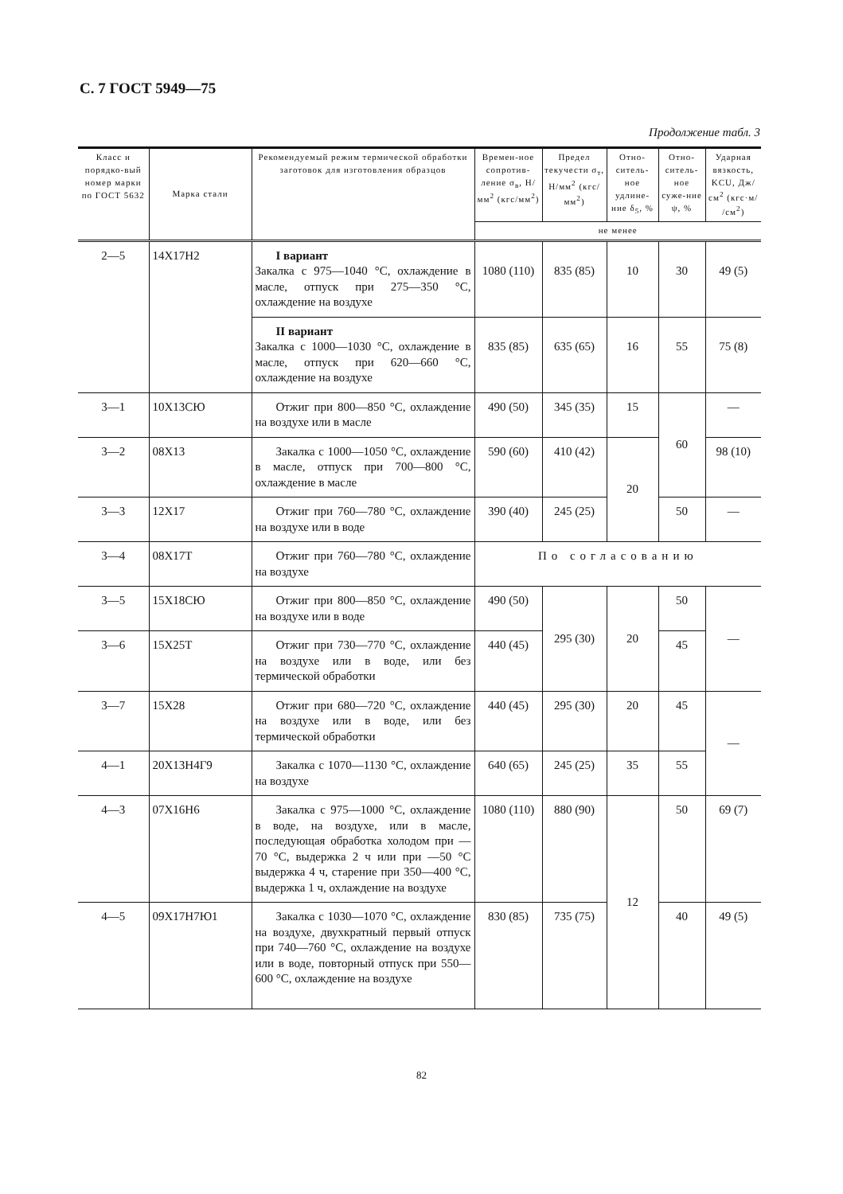С. 7 ГОСТ 5949—75
Продолжение табл. 3
| Класс и порядко-вый номер марки по ГОСТ 5632 | Марка стали | Рекомендуемый режим термической обработки заготовок для изготовления образцов | Времен-ное сопротив-ление σ<sub>в</sub>, Н/мм<sup>2</sup> (кгс/мм<sup>2</sup>) | Предел текучести σ<sub>т</sub>, Н/мм<sup>2</sup> (кгс/мм<sup>2</sup>) | Отно-ситель-ное удлине-ние δ<sub>5</sub>, % | Отно-ситель-ное суже-ние ψ, % | Ударная вязкость, KCU, Дж/см<sup>2</sup> (кгс·м/ /см<sup>2</sup>) |
| --- | --- | --- | --- | --- | --- | --- | --- |
| | | | не менее | | | | |
| 2—5 | 14Х17Н2 | I вариант Закалка с 975—1040 °С, охлаждение в масле, отпуск при 275—350 °С, охлаждение на воздухе | 1080 (110) | 835 (85) | 10 | 30 | 49 (5) |
| | | II вариант Закалка с 1000—1030 °С, охлаждение в масле, отпуск при 620—660 °С, охлаждение на воздухе | 835 (85) | 635 (65) | 16 | 55 | 75 (8) |
| 3—1 | 10Х13СЮ | Отжиг при 800—850 °С, охлаждение на воздухе или в масле | 490 (50) | 345 (35) | 15 | 60 | — |
| 3—2 | 08Х13 | Закалка с 1000—1050 °С, охлаждение в масле, отпуск при 700—800 °С, охлаждение в масле | 590 (60) | 410 (42) | 20 | | 98 (10) |
| 3—3 | 12Х17 | Отжиг при 760—780 °С, охлаждение на воздухе или в воде | 390 (40) | 245 (25) | | 50 | — |
| 3—4 | 08Х17Т | Отжиг при 760—780 °С, охлаждение на воздухе | По согласованию | | | | |
| 3—5 | 15Х18СЮ | Отжиг при 800—850 °С, охлаждение на воздухе или в воде | 490 (50) | 295 (30) | 20 | 50 | — |
| 3—6 | 15Х25Т | Отжиг при 730—770 °С, охлаждение на воздухе или в воде, или без термической обработки | 440 (45) | | | 45 | |
| 3—7 | 15Х28 | Отжиг при 680—720 °С, охлаждение на воздухе или в воде, или без термической обработки | 440 (45) | 295 (30) | 20 | 45 | — |
| 4—1 | 20Х13Н4Г9 | Закалка с 1070—1130 °С, охлаждение на воздухе | 640 (65) | 245 (25) | 35 | 55 | |
| 4—3 | 07Х16Н6 | Закалка с 975—1000 °С, охлаждение в воде, на воздухе, или в масле, последующая обработка холодом при —70 °С, выдержка 2 ч или при —50 °С выдержка 4 ч, старение при 350—400 °С, выдержка 1 ч, охлаждение на воздухе | 1080 (110) | 880 (90) | 12 | 50 | 69 (7) |
| 4—5 | 09Х17Н7Ю1 | Закалка с 1030—1070 °С, охлаждение на воздухе, двухкратный первый отпуск при 740—760 °С, охлаждение на воздухе или в воде, повторный отпуск при 550—600 °С, охлаждение на воздухе | 830 (85) | 735 (75) | | 40 | 49 (5) |
82